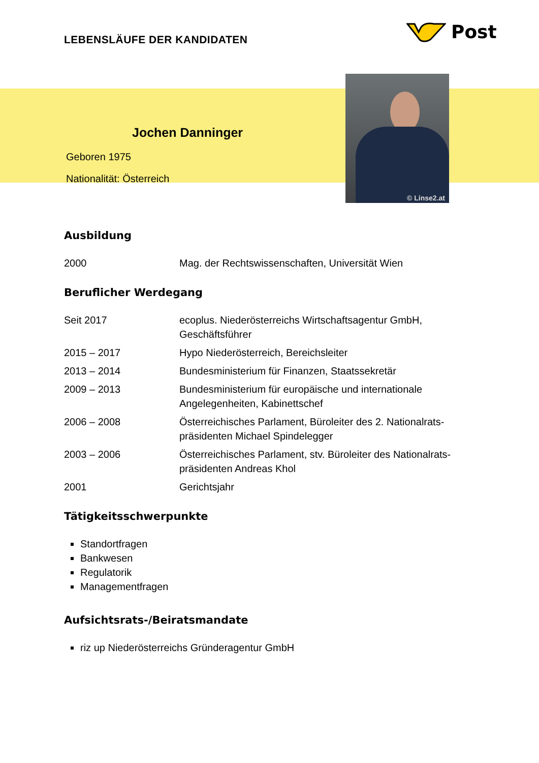LEBENSLÄUFE DER KANDIDATEN
Post
Jochen Danninger
Geboren 1975
Nationalität: Österreich
© Linse2.at
Ausbildung
| 2000 | Mag. der Rechtswissenschaften, Universität Wien |
Beruflicher Werdegang
| Seit 2017 | ecoplus. Niederösterreichs Wirtschaftsagentur GmbH, Geschäftsführer |
| 2015 – 2017 | Hypo Niederösterreich, Bereichsleiter |
| 2013 – 2014 | Bundesministerium für Finanzen, Staatssekretär |
| 2009 – 2013 | Bundesministerium für europäische und internationale Angelegenheiten, Kabinettschef |
| 2006 – 2008 | Österreichisches Parlament, Büroleiter des 2. Nationalrats- präsidenten Michael Spindelegger |
| 2003 – 2006 | Österreichisches Parlament, stv. Büroleiter des Nationalrats- präsidenten Andreas Khol |
| 2001 | Gerichtsjahr |
Tätigkeitsschwerpunkte
Standortfragen
Bankwesen
Regulatorik
Managementfragen
Aufsichtsrats-/Beiratsmandate
riz up Niederösterreichs Gründeragentur GmbH